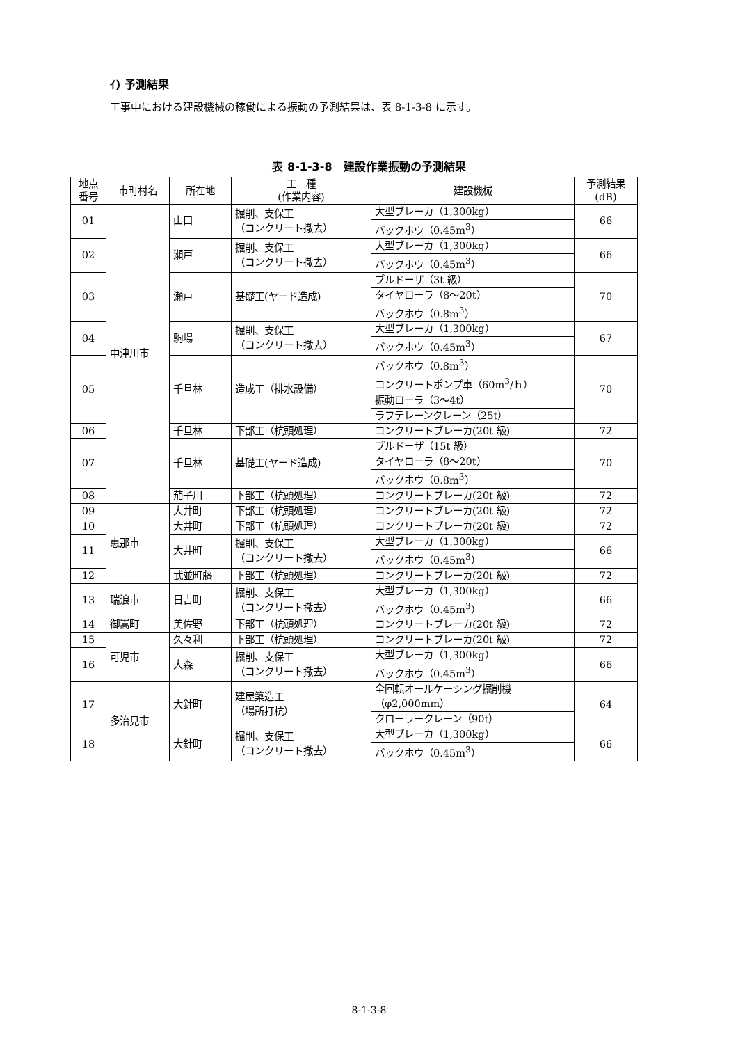ｲ) 予測結果
工事中における建設機械の稼働による振動の予測結果は、表 8-1-3-8 に示す。
表 8-1-3-8　建設作業振動の予測結果
| 地点 番号 | 市町村名 | 所在地 | 工 種 (作業内容) | 建設機械 | 予測結果 (dB) |
| --- | --- | --- | --- | --- | --- |
| 01 | 中津川市 | 山口 | 掘削、支保工 （コンクリート撤去） | 大型ブレーカ（1,300kg） | 66 |
| | | | | バックホウ（0.45m<sup>3</sup>） | |
| 02 | | 瀬戸 | 掘削、支保工 （コンクリート撤去） | 大型ブレーカ（1,300kg） | 66 |
| | | | | バックホウ（0.45m<sup>3</sup>） | |
| 03 | | 瀬戸 | 基礎工(ヤード造成) | ブルドーザ（3t 級） | 70 |
| | | | | タイヤローラ（8～20t） | |
| | | | | バックホウ（0.8m<sup>3</sup>） | |
| 04 | | 駒場 | 掘削、支保工 （コンクリート撤去） | 大型ブレーカ（1,300kg） | 67 |
| | | | | バックホウ（0.45m<sup>3</sup>） | |
| 05 | | 千旦林 | 造成工（排水設備） | バックホウ（0.8m<sup>3</sup>） | 70 |
| | | | | コンクリートポンプ車（60m<sup>3</sup>/ｈ） | |
| | | | | 振動ローラ（3～4t） | |
| | | | | ラフテレーンクレーン（25t） | |
| 06 | | 千旦林 | 下部工（杭頭処理） | コンクリートブレーカ(20t 級) | 72 |
| 07 | | 千旦林 | 基礎工(ヤード造成) | ブルドーザ（15t 級） | 70 |
| | | | | タイヤローラ（8～20t） | |
| | | | | バックホウ（0.8m<sup>3</sup>） | |
| 08 | | 茄子川 | 下部工（杭頭処理） | コンクリートブレーカ(20t 級) | 72 |
| 09 | 恵那市 | 大井町 | 下部工（杭頭処理） | コンクリートブレーカ(20t 級) | 72 |
| 10 | | 大井町 | 下部工（杭頭処理） | コンクリートブレーカ(20t 級) | 72 |
| 11 | | 大井町 | 掘削、支保工 （コンクリート撤去） | 大型ブレーカ（1,300kg） | 66 |
| | | | | バックホウ（0.45m<sup>3</sup>） | |
| 12 | | 武並町藤 | 下部工（杭頭処理） | コンクリートブレーカ(20t 級) | 72 |
| 13 | 瑞浪市 | 日吉町 | 掘削、支保工 （コンクリート撤去） | 大型ブレーカ（1,300kg） | 66 |
| | | | | バックホウ（0.45m<sup>3</sup>） | |
| 14 | 御嵩町 | 美佐野 | 下部工（杭頭処理） | コンクリートブレーカ(20t 級) | 72 |
| 15 | 可児市 | 久々利 | 下部工（杭頭処理） | コンクリートブレーカ(20t 級) | 72 |
| 16 | | 大森 | 掘削、支保工 （コンクリート撤去） | 大型ブレーカ（1,300kg） | 66 |
| | | | | バックホウ（0.45m<sup>3</sup>） | |
| 17 | 多治見市 | 大針町 | 建屋築造工 （場所打杭） | 全回転オールケーシング掘削機 （φ2,000mm） | 64 |
| | | | | クローラークレーン（90t） | |
| 18 | | 大針町 | 掘削、支保工 （コンクリート撤去） | 大型ブレーカ（1,300kg） | 66 |
| | | | | バックホウ（0.45m<sup>3</sup>） | |
8-1-3-8